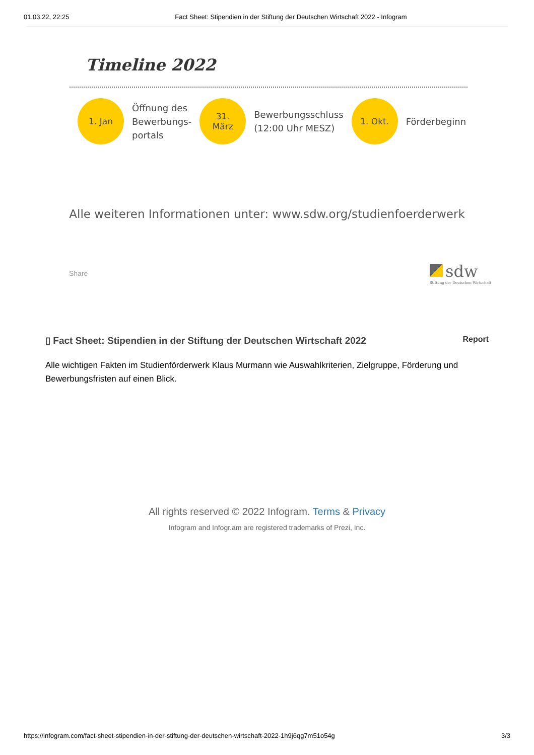01.03.22, 22:25 Fact Sheet: Stipendien in der Stiftung der Deutschen Wirtschaft 2022 - Infogram
Timeline 2022
1. Jan
Öffnung des
Bewerbungs-
portals
31.
März
Bewerbungsschluss
(12:00 Uhr MESZ)
1. Okt.
Förderbeginn
Alle weiteren Informationen unter: www.sdw.org/studienfoerderwerk
Share
sdw
Stiftung der Deutschen Wirtschaft
▯ Fact Sheet: Stipendien in der Stiftung der Deutschen Wirtschaft 2022 Report
Alle wichtigen Fakten im Studienförderwerk Klaus Murmann wie Auswahlkriterien, Zielgruppe, Förderung und Bewerbungsfristen auf einen Blick.
All rights reserved © 2022 Infogram. Terms & Privacy
Infogram and Infogr.am are registered trademarks of Prezi, Inc.
https://infogram.com/fact-sheet-stipendien-in-der-stiftung-der-deutschen-wirtschaft-2022-1h9j6qg7m51o54g 3/3